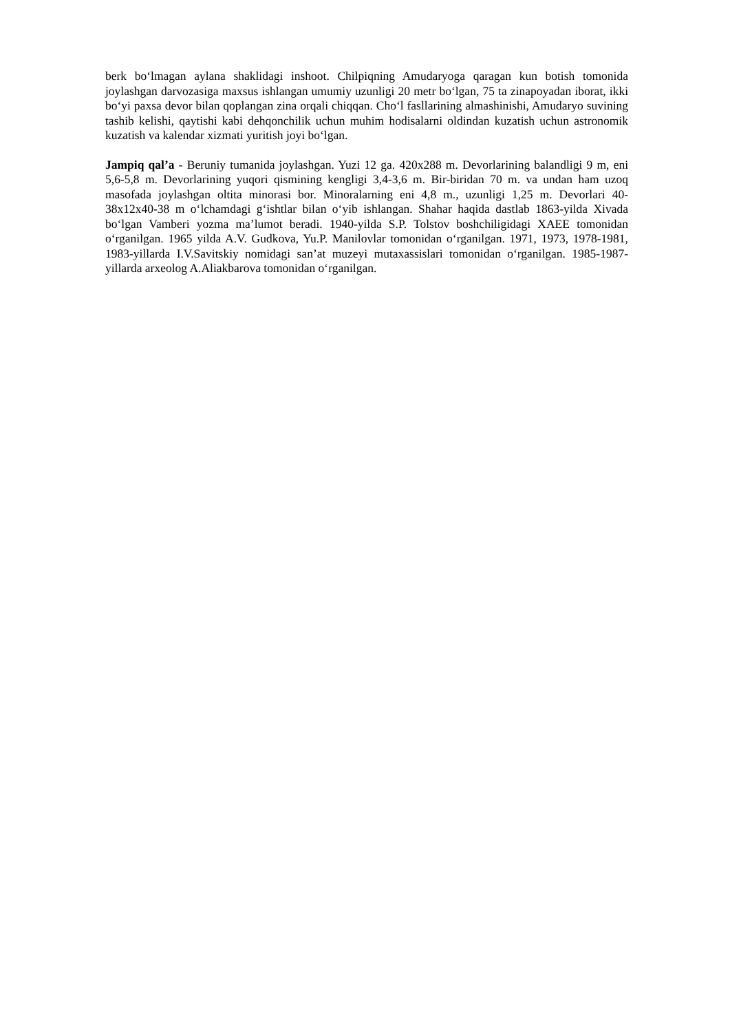berk bo‘lmagan aylana shaklidagi inshoot. Chilpiqning Amudaryoga qaragan kun botish tomonida joylashgan darvozasiga maxsus ishlangan umumiy uzunligi 20 metr bo‘lgan, 75 ta zinapoyadan iborat, ikki bo‘yi paxsa devor bilan qoplangan zina orqali chiqqan. Cho‘l fasllarining almashinishi, Amudaryo suvining tashib kelishi, qaytishi kabi dehqonchilik uchun muhim hodisalarni oldindan kuzatish uchun astronomik kuzatish va kalendar xizmati yuritish joyi bo‘lgan.
Jampiq qal’a - Beruniy tumanida joylashgan. Yuzi 12 ga. 420x288 m. Devorlarining balandligi 9 m, eni 5,6-5,8 m. Devorlarining yuqori qismining kengligi 3,4-3,6 m. Bir-biridan 70 m. va undan ham uzoq masofada joylashgan oltita minorasi bor. Minoralarning eni 4,8 m., uzunligi 1,25 m. Devorlari 40-38x12x40-38 m o‘lchamdagi g‘ishtlar bilan o‘yib ishlangan. Shahar haqida dastlab 1863-yilda Xivada bo‘lgan Vamberi yozma ma’lumot beradi. 1940-yilda S.P. Tolstov boshchiligidagi XAEE tomonidan o‘rganilgan. 1965 yilda A.V. Gudkova, Yu.P. Manilovlar tomonidan o‘rganilgan. 1971, 1973, 1978-1981, 1983-yillarda I.V.Savitskiy nomidagi san’at muzeyi mutaxassislari tomonidan o‘rganilgan. 1985-1987-yillarda arxeolog A.Aliakbarova tomonidan o‘rganilgan.